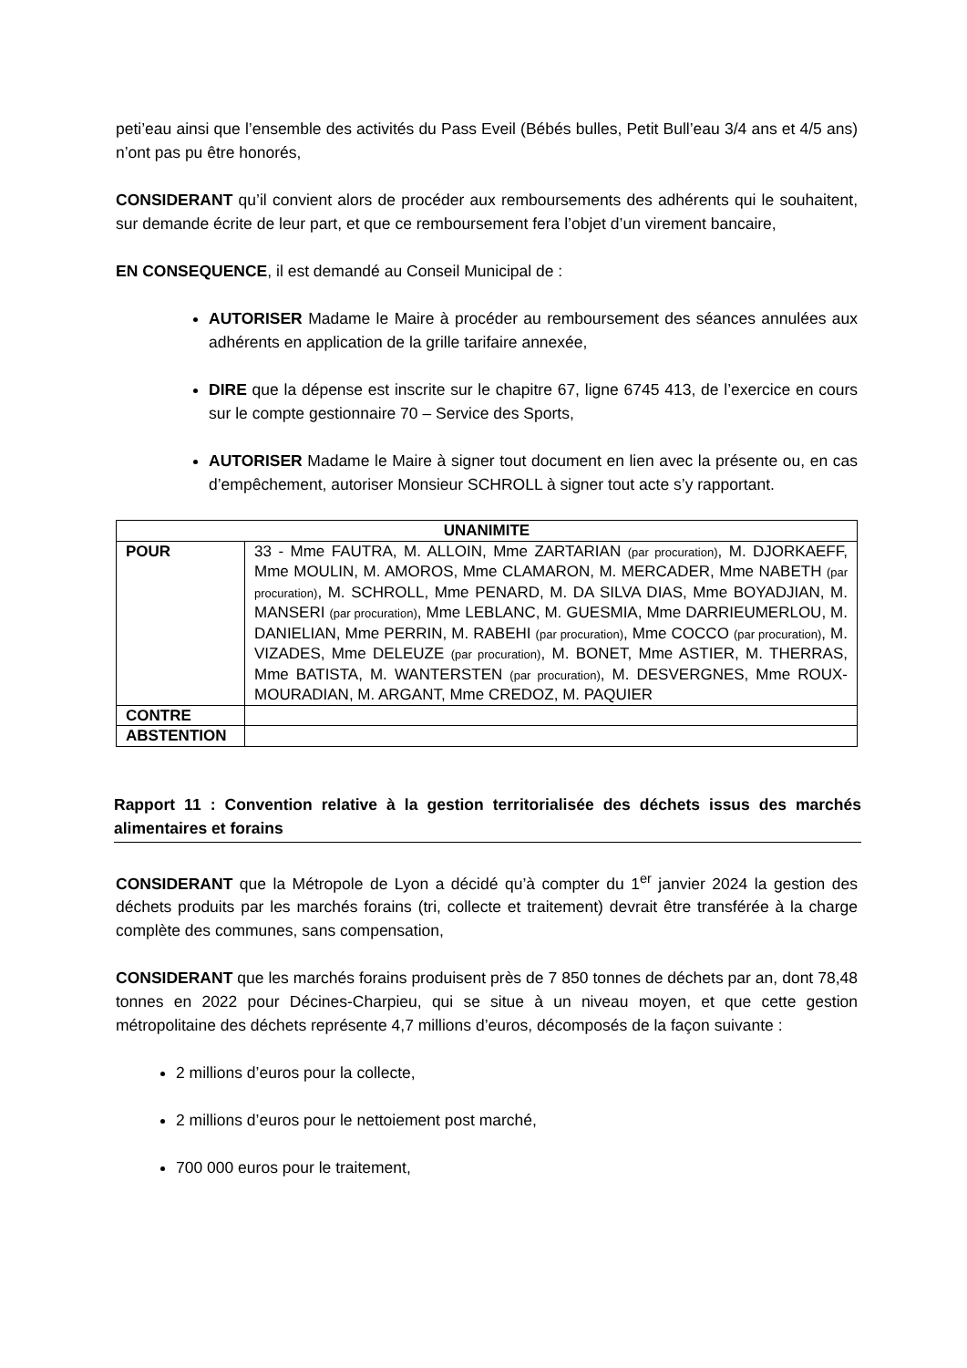peti’eau ainsi que l’ensemble des activités du Pass Eveil (Bébés bulles, Petit Bull’eau 3/4 ans et 4/5 ans) n’ont pas pu être honorés,
CONSIDERANT qu’il convient alors de procéder aux remboursements des adhérents qui le souhaitent, sur demande écrite de leur part, et que ce remboursement fera l’objet d’un virement bancaire,
EN CONSEQUENCE, il est demandé au Conseil Municipal de :
AUTORISER Madame le Maire à procéder au remboursement des séances annulées aux adhérents en application de la grille tarifaire annexée,
DIRE que la dépense est inscrite sur le chapitre 67, ligne 6745 413, de l’exercice en cours sur le compte gestionnaire 70 – Service des Sports,
AUTORISER Madame le Maire à signer tout document en lien avec la présente ou, en cas d’empêchement, autoriser Monsieur SCHROLL à signer tout acte s’y rapportant.
| UNANIMITE | |
| --- | --- |
| POUR | 33 - Mme FAUTRA, M. ALLOIN, Mme ZARTARIAN (par procuration) , M. DJORKAEFF, Mme MOULIN, M. AMOROS, Mme CLAMARON, M. MERCADER, Mme NABETH (par procuration) , M. SCHROLL, Mme PENARD, M. DA SILVA DIAS, Mme BOYADJIAN, M. MANSERI (par procuration) , Mme LEBLANC, M. GUESMIA, Mme DARRIEUMERLOU, M. DANIELIAN, Mme PERRIN, M. RABEHI (par procuration) , Mme COCCO (par procuration) , M. VIZADES, Mme DELEUZE (par procuration) , M. BONET, Mme ASTIER, M. THERRAS, Mme BATISTA, M. WANTERSTEN (par procuration) , M. DESVERGNES, Mme ROUX-MOURADIAN, M. ARGANT, Mme CREDOZ, M. PAQUIER |
| CONTRE | |
| ABSTENTION | |
Rapport 11 : Convention relative à la gestion territorialisée des déchets issus des marchés alimentaires et forains
CONSIDERANT que la Métropole de Lyon a décidé qu’à compter du 1<sup>er</sup> janvier 2024 la gestion des déchets produits par les marchés forains (tri, collecte et traitement) devrait être transférée à la charge complète des communes, sans compensation,
CONSIDERANT que les marchés forains produisent près de 7 850 tonnes de déchets par an, dont 78,48 tonnes en 2022 pour Décines-Charpieu, qui se situe à un niveau moyen, et que cette gestion métropolitaine des déchets représente 4,7 millions d’euros, décomposés de la façon suivante :
2 millions d’euros pour la collecte,
2 millions d’euros pour le nettoiement post marché,
700 000 euros pour le traitement,